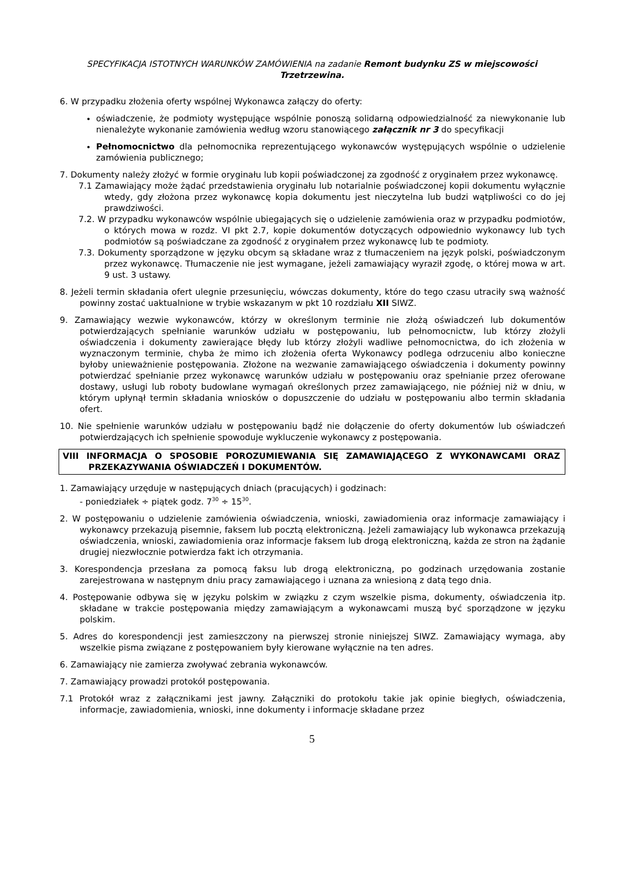SPECYFIKACJA ISTOTNYCH WARUNKÓW ZAMÓWIENIA na zadanie Remont budynku ZS w miejscowości Trzetrzewina.
6. W przypadku złożenia oferty wspólnej Wykonawca załączy do oferty:
oświadczenie, że podmioty występujące wspólnie ponoszą solidarną odpowiedzialność za niewykonanie lub nienależyte wykonanie zamówienia według wzoru stanowiącego załącznik nr 3 do specyfikacji
Pełnomocnictwo dla pełnomocnika reprezentującego wykonawców występujących wspólnie o udzielenie zamówienia publicznego;
7. Dokumenty należy złożyć w formie oryginału lub kopii poświadczonej za zgodność z oryginałem przez wykonawcę.
7.1 Zamawiający może żądać przedstawienia oryginału lub notarialnie poświadczonej kopii dokumentu wyłącznie wtedy, gdy złożona przez wykonawcę kopia dokumentu jest nieczytelna lub budzi wątpliwości co do jej prawdziwości.
7.2. W przypadku wykonawców wspólnie ubiegających się o udzielenie zamówienia oraz w przypadku podmiotów, o których mowa w rozdz. VI pkt 2.7, kopie dokumentów dotyczących odpowiednio wykonawcy lub tych podmiotów są poświadczane za zgodność z oryginałem przez wykonawcę lub te podmioty.
7.3. Dokumenty sporządzone w języku obcym są składane wraz z tłumaczeniem na język polski, poświadczonym przez wykonawcę. Tłumaczenie nie jest wymagane, jeżeli zamawiający wyraził zgodę, o której mowa w art. 9 ust. 3 ustawy.
8. Jeżeli termin składania ofert ulegnie przesunięciu, wówczas dokumenty, które do tego czasu utraciły swą ważność powinny zostać uaktualnione w trybie wskazanym w pkt 10 rozdziału XII SIWZ.
9. Zamawiający wezwie wykonawców, którzy w określonym terminie nie złożą oświadczeń lub dokumentów potwierdzających spełnianie warunków udziału w postępowaniu, lub pełnomocnictw, lub którzy złożyli oświadczenia i dokumenty zawierające błędy lub którzy złożyli wadliwe pełnomocnictwa, do ich złożenia w wyznaczonym terminie, chyba że mimo ich złożenia oferta Wykonawcy podlega odrzuceniu albo konieczne byłoby unieważnienie postępowania. Złożone na wezwanie zamawiającego oświadczenia i dokumenty powinny potwierdzać spełnianie przez wykonawcę warunków udziału w postępowaniu oraz spełnianie przez oferowane dostawy, usługi lub roboty budowlane wymagań określonych przez zamawiającego, nie później niż w dniu, w którym upłynął termin składania wniosków o dopuszczenie do udziału w postępowaniu albo termin składania ofert.
10. Nie spełnienie warunków udziału w postępowaniu bądź nie dołączenie do oferty dokumentów lub oświadczeń potwierdzających ich spełnienie spowoduje wykluczenie wykonawcy z postępowania.
VIII INFORMACJA O SPOSOBIE POROZUMIEWANIA SIĘ ZAMAWIAJĄCEGO Z WYKONAWCAMI ORAZ PRZEKAZYWANIA OŚWIADCZEŃ I DOKUMENTÓW.
1. Zamawiający urzęduje w następujących dniach (pracujących) i godzinach:
- poniedziałek ÷ piątek godz. 7<sup>30</sup> ÷ 15<sup>30</sup>.
2. W postępowaniu o udzielenie zamówienia oświadczenia, wnioski, zawiadomienia oraz informacje zamawiający i wykonawcy przekazują pisemnie, faksem lub pocztą elektroniczną. Jeżeli zamawiający lub wykonawca przekazują oświadczenia, wnioski, zawiadomienia oraz informacje faksem lub drogą elektroniczną, każda ze stron na żądanie drugiej niezwłocznie potwierdza fakt ich otrzymania.
3. Korespondencja przesłana za pomocą faksu lub drogą elektroniczną, po godzinach urzędowania zostanie zarejestrowana w następnym dniu pracy zamawiającego i uznana za wniesioną z datą tego dnia.
4. Postępowanie odbywa się w języku polskim w związku z czym wszelkie pisma, dokumenty, oświadczenia itp. składane w trakcie postępowania między zamawiającym a wykonawcami muszą być sporządzone w języku polskim.
5. Adres do korespondencji jest zamieszczony na pierwszej stronie niniejszej SIWZ. Zamawiający wymaga, aby wszelkie pisma związane z postępowaniem były kierowane wyłącznie na ten adres.
6. Zamawiający nie zamierza zwoływać zebrania wykonawców.
7. Zamawiający prowadzi protokół postępowania.
7.1 Protokół wraz z załącznikami jest jawny. Załączniki do protokołu takie jak opinie biegłych, oświadczenia, informacje, zawiadomienia, wnioski, inne dokumenty i informacje składane przez
5